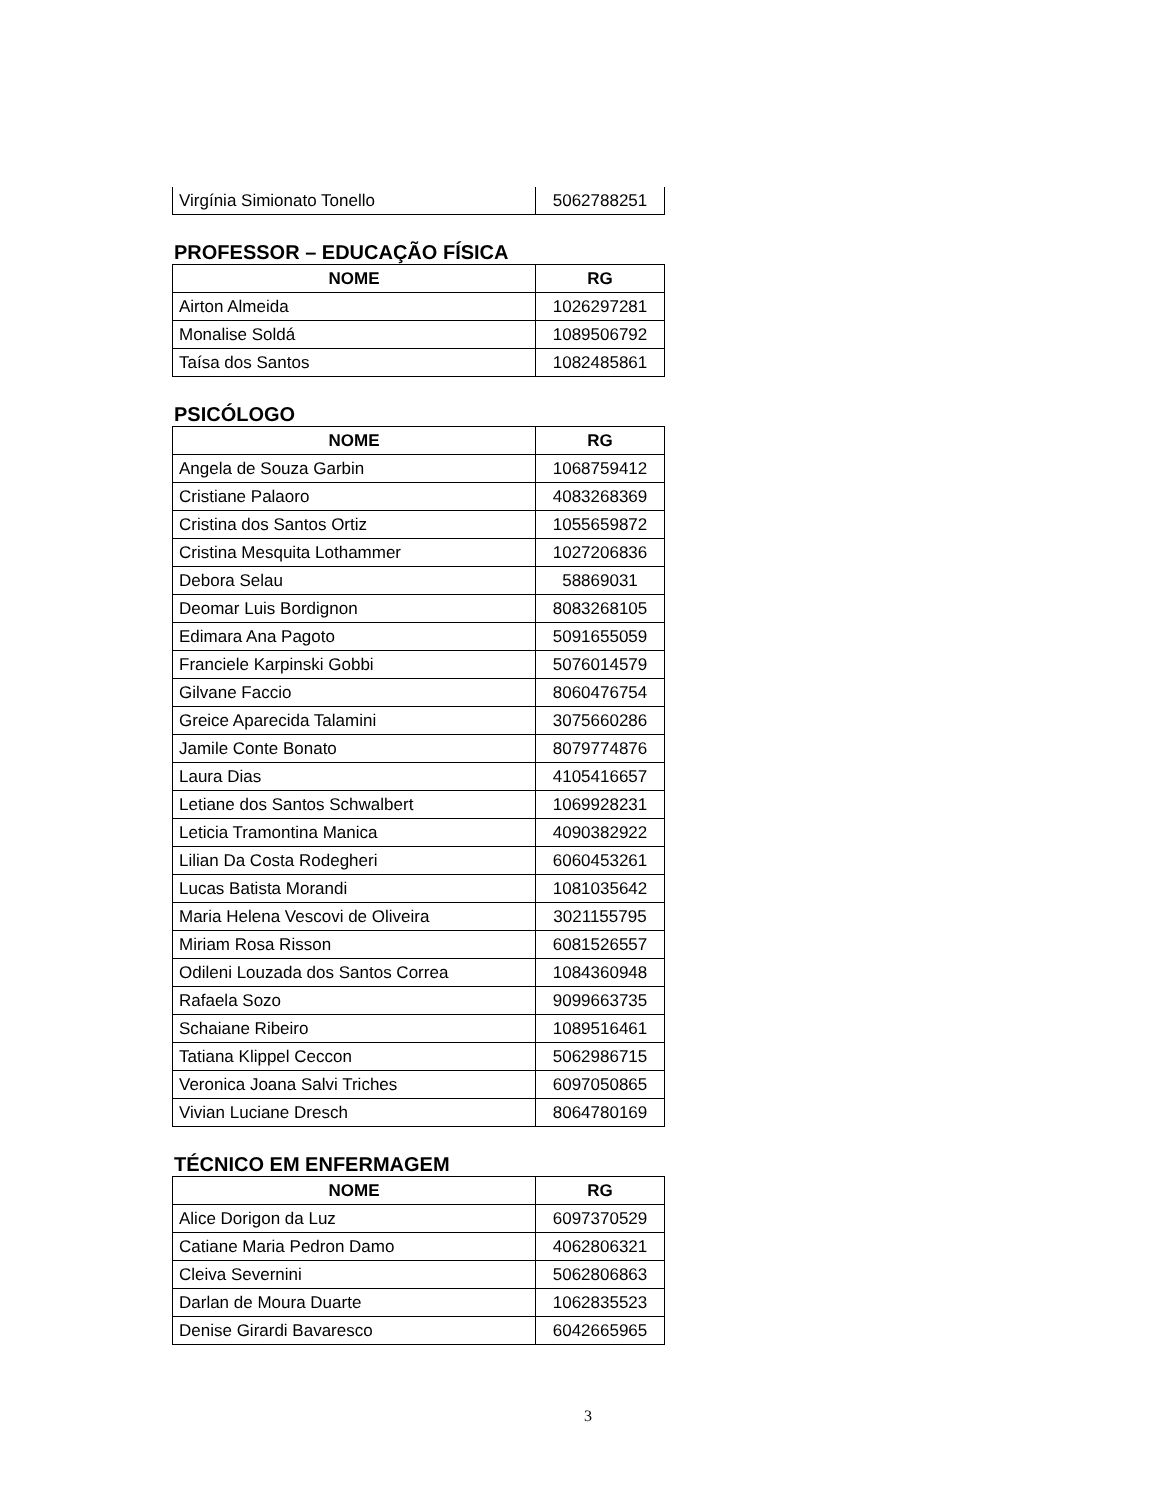| Virgínia Simionato Tonello | 5062788251 |
PROFESSOR – EDUCAÇÃO FÍSICA
| NOME | RG |
| --- | --- |
| Airton Almeida | 1026297281 |
| Monalise Soldá | 1089506792 |
| Taísa dos Santos | 1082485861 |
PSICÓLOGO
| NOME | RG |
| --- | --- |
| Angela de Souza Garbin | 1068759412 |
| Cristiane Palaoro | 4083268369 |
| Cristina dos Santos Ortiz | 1055659872 |
| Cristina Mesquita Lothammer | 1027206836 |
| Debora Selau | 58869031 |
| Deomar Luis Bordignon | 8083268105 |
| Edimara Ana Pagoto | 5091655059 |
| Franciele Karpinski Gobbi | 5076014579 |
| Gilvane Faccio | 8060476754 |
| Greice Aparecida Talamini | 3075660286 |
| Jamile Conte Bonato | 8079774876 |
| Laura Dias | 4105416657 |
| Letiane dos Santos Schwalbert | 1069928231 |
| Leticia Tramontina Manica | 4090382922 |
| Lilian Da Costa Rodegheri | 6060453261 |
| Lucas Batista Morandi | 1081035642 |
| Maria Helena Vescovi de Oliveira | 3021155795 |
| Miriam Rosa Risson | 6081526557 |
| Odileni Louzada dos Santos Correa | 1084360948 |
| Rafaela Sozo | 9099663735 |
| Schaiane Ribeiro | 1089516461 |
| Tatiana Klippel Ceccon | 5062986715 |
| Veronica Joana Salvi Triches | 6097050865 |
| Vivian Luciane Dresch | 8064780169 |
TÉCNICO EM ENFERMAGEM
| NOME | RG |
| --- | --- |
| Alice Dorigon da Luz | 6097370529 |
| Catiane Maria Pedron Damo | 4062806321 |
| Cleiva Severnini | 5062806863 |
| Darlan de Moura Duarte | 1062835523 |
| Denise Girardi Bavaresco | 6042665965 |
3